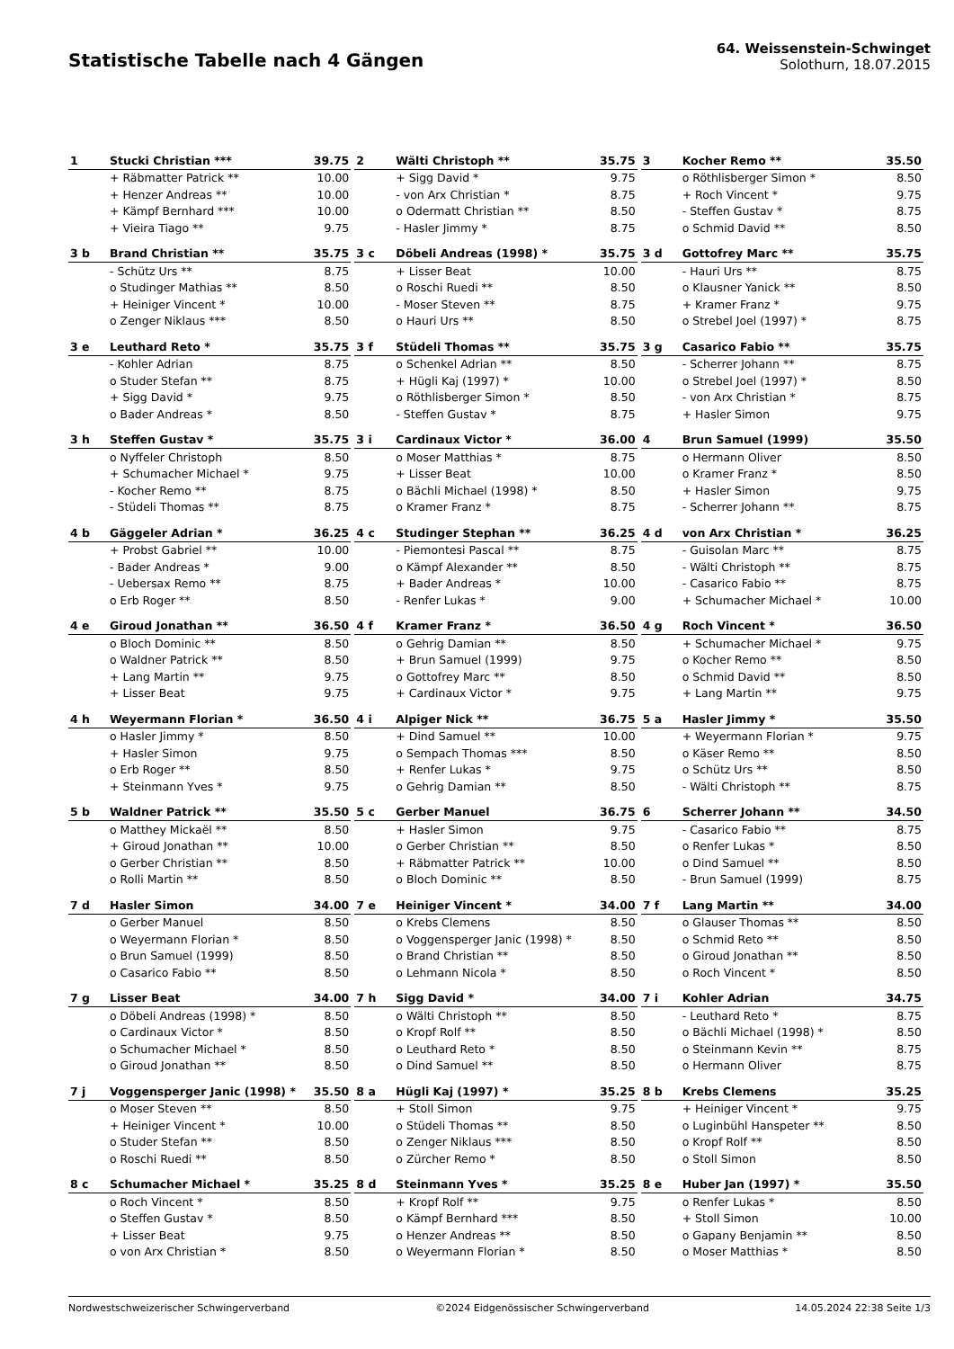Statistische Tabelle nach 4 Gängen
64. Weissenstein-Schwinget
Solothurn, 18.07.2015
| 1 | Stucki Christian *** | 39.75 |
| --- | --- | --- |
| | + Räbmatter Patrick ** | 10.00 |
| | + Henzer Andreas ** | 10.00 |
| | + Kämpf Bernhard *** | 10.00 |
| | + Vieira Tiago ** | 9.75 |
| 2 | Wälti Christoph ** | 35.75 |
| --- | --- | --- |
| | + Sigg David * | 9.75 |
| | - von Arx Christian * | 8.75 |
| | o Odermatt Christian ** | 8.50 |
| | - Hasler Jimmy * | 8.75 |
| 3 | Kocher Remo ** | 35.50 |
| --- | --- | --- |
| | o Röthlisberger Simon * | 8.50 |
| | + Roch Vincent * | 9.75 |
| | - Steffen Gustav * | 8.75 |
| | o Schmid David ** | 8.50 |
| 3 b | Brand Christian ** | 35.75 |
| --- | --- | --- |
| | - Schütz Urs ** | 8.75 |
| | o Studinger Mathias ** | 8.50 |
| | + Heiniger Vincent * | 10.00 |
| | o Zenger Niklaus *** | 8.50 |
| 3 c | Döbeli Andreas (1998) * | 35.75 |
| --- | --- | --- |
| | + Lisser Beat | 10.00 |
| | o Roschi Ruedi ** | 8.50 |
| | - Moser Steven ** | 8.75 |
| | o Hauri Urs ** | 8.50 |
| 3 d | Gottofrey Marc ** | 35.75 |
| --- | --- | --- |
| | - Hauri Urs ** | 8.75 |
| | o Klausner Yanick ** | 8.50 |
| | + Kramer Franz * | 9.75 |
| | o Strebel Joel (1997) * | 8.75 |
| 3 e | Leuthard Reto * | 35.75 |
| --- | --- | --- |
| | - Kohler Adrian | 8.75 |
| | o Studer Stefan ** | 8.75 |
| | + Sigg David * | 9.75 |
| | o Bader Andreas * | 8.50 |
| 3 f | Stüdeli Thomas ** | 35.75 |
| --- | --- | --- |
| | o Schenkel Adrian ** | 8.50 |
| | + Hügli Kaj (1997) * | 10.00 |
| | o Röthlisberger Simon * | 8.50 |
| | - Steffen Gustav * | 8.75 |
| 3 g | Casarico Fabio ** | 35.75 |
| --- | --- | --- |
| | - Scherrer Johann ** | 8.75 |
| | o Strebel Joel (1997) * | 8.50 |
| | - von Arx Christian * | 8.75 |
| | + Hasler Simon | 9.75 |
| 3 h | Steffen Gustav * | 35.75 |
| --- | --- | --- |
| | o Nyffeler Christoph | 8.50 |
| | + Schumacher Michael * | 9.75 |
| | - Kocher Remo ** | 8.75 |
| | - Stüdeli Thomas ** | 8.75 |
| 3 i | Cardinaux Victor * | 36.00 |
| --- | --- | --- |
| | o Moser Matthias * | 8.75 |
| | + Lisser Beat | 10.00 |
| | o Bächli Michael (1998) * | 8.50 |
| | o Kramer Franz * | 8.75 |
| 4 | Brun Samuel (1999) | 35.50 |
| --- | --- | --- |
| | o Hermann Oliver | 8.50 |
| | o Kramer Franz * | 8.50 |
| | + Hasler Simon | 9.75 |
| | - Scherrer Johann ** | 8.75 |
| 4 b | Gäggeler Adrian * | 36.25 |
| --- | --- | --- |
| | + Probst Gabriel ** | 10.00 |
| | - Bader Andreas * | 9.00 |
| | - Uebersax Remo ** | 8.75 |
| | o Erb Roger ** | 8.50 |
| 4 c | Studinger Stephan ** | 36.25 |
| --- | --- | --- |
| | - Piemontesi Pascal ** | 8.75 |
| | o Kämpf Alexander ** | 8.50 |
| | + Bader Andreas * | 10.00 |
| | - Renfer Lukas * | 9.00 |
| 4 d | von Arx Christian * | 36.25 |
| --- | --- | --- |
| | - Guisolan Marc ** | 8.75 |
| | - Wälti Christoph ** | 8.75 |
| | - Casarico Fabio ** | 8.75 |
| | + Schumacher Michael * | 10.00 |
| 4 e | Giroud Jonathan ** | 36.50 |
| --- | --- | --- |
| | o Bloch Dominic ** | 8.50 |
| | o Waldner Patrick ** | 8.50 |
| | + Lang Martin ** | 9.75 |
| | + Lisser Beat | 9.75 |
| 4 f | Kramer Franz * | 36.50 |
| --- | --- | --- |
| | o Gehrig Damian ** | 8.50 |
| | + Brun Samuel (1999) | 9.75 |
| | o Gottofrey Marc ** | 8.50 |
| | + Cardinaux Victor * | 9.75 |
| 4 g | Roch Vincent * | 36.50 |
| --- | --- | --- |
| | + Schumacher Michael * | 9.75 |
| | o Kocher Remo ** | 8.50 |
| | o Schmid David ** | 8.50 |
| | + Lang Martin ** | 9.75 |
| 4 h | Weyermann Florian * | 36.50 |
| --- | --- | --- |
| | o Hasler Jimmy * | 8.50 |
| | + Hasler Simon | 9.75 |
| | o Erb Roger ** | 8.50 |
| | + Steinmann Yves * | 9.75 |
| 4 i | Alpiger Nick ** | 36.75 |
| --- | --- | --- |
| | + Dind Samuel ** | 10.00 |
| | o Sempach Thomas *** | 8.50 |
| | + Renfer Lukas * | 9.75 |
| | o Gehrig Damian ** | 8.50 |
| 5 a | Hasler Jimmy * | 35.50 |
| --- | --- | --- |
| | + Weyermann Florian * | 9.75 |
| | o Käser Remo ** | 8.50 |
| | o Schütz Urs ** | 8.50 |
| | - Wälti Christoph ** | 8.75 |
| 5 b | Waldner Patrick ** | 35.50 |
| --- | --- | --- |
| | o Matthey Mickaël ** | 8.50 |
| | + Giroud Jonathan ** | 10.00 |
| | o Gerber Christian ** | 8.50 |
| | o Rolli Martin ** | 8.50 |
| 5 c | Gerber Manuel | 36.75 |
| --- | --- | --- |
| | + Hasler Simon | 9.75 |
| | o Gerber Christian ** | 8.50 |
| | + Räbmatter Patrick ** | 10.00 |
| | o Bloch Dominic ** | 8.50 |
| 6 | Scherrer Johann ** | 34.50 |
| --- | --- | --- |
| | - Casarico Fabio ** | 8.75 |
| | o Renfer Lukas * | 8.50 |
| | o Dind Samuel ** | 8.50 |
| | - Brun Samuel (1999) | 8.75 |
| 7 d | Hasler Simon | 34.00 |
| --- | --- | --- |
| | o Gerber Manuel | 8.50 |
| | o Weyermann Florian * | 8.50 |
| | o Brun Samuel (1999) | 8.50 |
| | o Casarico Fabio ** | 8.50 |
| 7 e | Heiniger Vincent * | 34.00 |
| --- | --- | --- |
| | o Krebs Clemens | 8.50 |
| | o Voggensperger Janic (1998) * | 8.50 |
| | o Brand Christian ** | 8.50 |
| | o Lehmann Nicola * | 8.50 |
| 7 f | Lang Martin ** | 34.00 |
| --- | --- | --- |
| | o Glauser Thomas ** | 8.50 |
| | o Schmid Reto ** | 8.50 |
| | o Giroud Jonathan ** | 8.50 |
| | o Roch Vincent * | 8.50 |
| 7 g | Lisser Beat | 34.00 |
| --- | --- | --- |
| | o Döbeli Andreas (1998) * | 8.50 |
| | o Cardinaux Victor * | 8.50 |
| | o Schumacher Michael * | 8.50 |
| | o Giroud Jonathan ** | 8.50 |
| 7 h | Sigg David * | 34.00 |
| --- | --- | --- |
| | o Wälti Christoph ** | 8.50 |
| | o Kropf Rolf ** | 8.50 |
| | o Leuthard Reto * | 8.50 |
| | o Dind Samuel ** | 8.50 |
| 7 i | Kohler Adrian | 34.75 |
| --- | --- | --- |
| | - Leuthard Reto * | 8.75 |
| | o Bächli Michael (1998) * | 8.50 |
| | o Steinmann Kevin ** | 8.75 |
| | o Hermann Oliver | 8.75 |
| 7 j | Voggensperger Janic (1998) * | 35.50 |
| --- | --- | --- |
| | o Moser Steven ** | 8.50 |
| | + Heiniger Vincent * | 10.00 |
| | o Studer Stefan ** | 8.50 |
| | o Roschi Ruedi ** | 8.50 |
| 8 a | Hügli Kaj (1997) * | 35.25 |
| --- | --- | --- |
| | + Stoll Simon | 9.75 |
| | o Stüdeli Thomas ** | 8.50 |
| | o Zenger Niklaus *** | 8.50 |
| | o Zürcher Remo * | 8.50 |
| 8 b | Krebs Clemens | 35.25 |
| --- | --- | --- |
| | + Heiniger Vincent * | 9.75 |
| | o Luginbühl Hanspeter ** | 8.50 |
| | o Kropf Rolf ** | 8.50 |
| | o Stoll Simon | 8.50 |
| 8 c | Schumacher Michael * | 35.25 |
| --- | --- | --- |
| | o Roch Vincent * | 8.50 |
| | o Steffen Gustav * | 8.50 |
| | + Lisser Beat | 9.75 |
| | o von Arx Christian * | 8.50 |
| 8 d | Steinmann Yves * | 35.25 |
| --- | --- | --- |
| | + Kropf Rolf ** | 9.75 |
| | o Kämpf Bernhard *** | 8.50 |
| | o Henzer Andreas ** | 8.50 |
| | o Weyermann Florian * | 8.50 |
| 8 e | Huber Jan (1997) * | 35.50 |
| --- | --- | --- |
| | o Renfer Lukas * | 8.50 |
| | + Stoll Simon | 10.00 |
| | o Gapany Benjamin ** | 8.50 |
| | o Moser Matthias * | 8.50 |
Nordwestschweizerischer Schwingerverband ©2024 Eidgenössischer Schwingerverband 14.05.2024 22:38 Seite 1/3